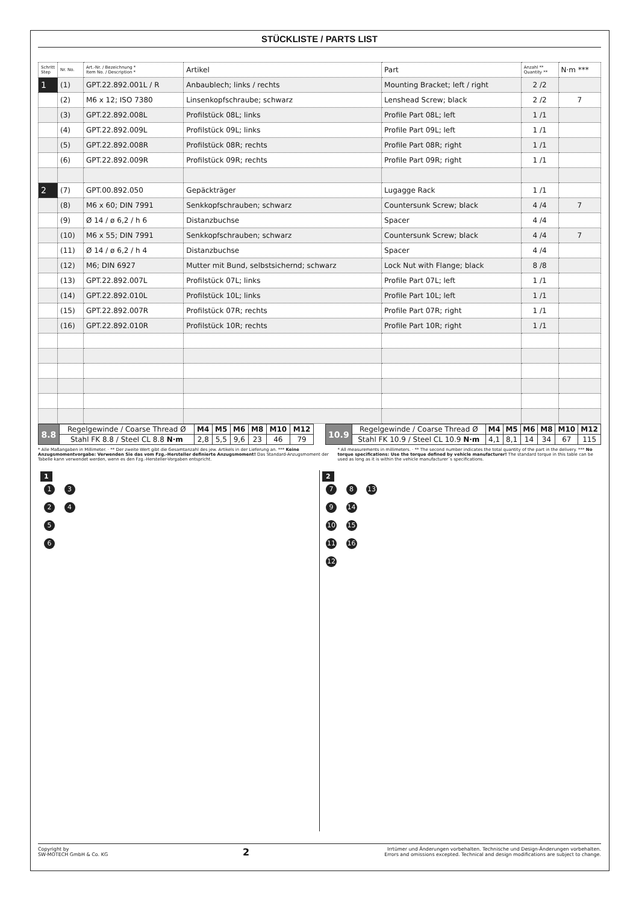STÜCKLISTE / PARTS LIST
| Schritt Step | Nr. No. | Art.-Nr. / Bezeichnung * Item No. / Description * | Artikel | Part | Anzahl ** Quantity ** | N·m *** |
| --- | --- | --- | --- | --- | --- | --- |
| 1 | (1) | GPT.22.892.001L / R | Anbaublech; links / rechts | Mounting Bracket; left / right | 2 /2 | |
| | (2) | M6 x 12; ISO 7380 | Linsenkopfschraube; schwarz | Lenshead Screw; black | 2 /2 | 7 |
| | (3) | GPT.22.892.008L | Profilstück 08L; links | Profile Part 08L; left | 1 /1 | |
| | (4) | GPT.22.892.009L | Profilstück 09L; links | Profile Part 09L; left | 1 /1 | |
| | (5) | GPT.22.892.008R | Profilstück 08R; rechts | Profile Part 08R; right | 1 /1 | |
| | (6) | GPT.22.892.009R | Profilstück 09R; rechts | Profile Part 09R; right | 1 /1 | |
| 2 | (7) | GPT.00.892.050 | Gepäckträger | Lugagge Rack | 1 /1 | |
| | (8) | M6 x 60; DIN 7991 | Senkkopfschrauben; schwarz | Countersunk Screw; black | 4 /4 | 7 |
| | (9) | Ø 14 / ø 6,2 / h 6 | Distanzbuchse | Spacer | 4 /4 | |
| | (10) | M6 x 55; DIN 7991 | Senkkopfschrauben; schwarz | Countersunk Screw; black | 4 /4 | 7 |
| | (11) | Ø 14 / ø 6,2 / h 4 | Distanzbuchse | Spacer | 4 /4 | |
| | (12) | M6; DIN 6927 | Mutter mit Bund, selbstsichernd; schwarz | Lock Nut with Flange; black | 8 /8 | |
| | (13) | GPT.22.892.007L | Profilstück 07L; links | Profile Part 07L; left | 1 /1 | |
| | (14) | GPT.22.892.010L | Profilstück 10L; links | Profile Part 10L; left | 1 /1 | |
| | (15) | GPT.22.892.007R | Profilstück 07R; rechts | Profile Part 07R; right | 1 /1 | |
| | (16) | GPT.22.892.010R | Profilstück 10R; rechts | Profile Part 10R; right | 1 /1 | |
| 8.8 | Regelgewinde / Coarse Thread Ø | M4 | M5 | M6 | M8 | M10 | M12 |
| | Stahl FK 8.8 / Steel CL 8.8 N·m | 2,8 | 5,5 | 9,6 | 23 | 46 | 79 |
| 10.9 | Regelgewinde / Coarse Thread Ø | M4 | M5 | M6 | M8 | M10 | M12 |
| | Stahl FK 10.9 / Steel CL 10.9 N·m | 4,1 | 8,1 | 14 | 34 | 67 | 115 |
* Alle Maßangaben in Millimeter. · ** Der zweite Wert gibt die Gesamtanzahl des jew. Artikels in der Lieferung an. *** Keine Anzugsmomentvorgabe: Verwenden Sie das vom Fzg.-Hersteller definierte Anzugsmoment! Das Standard-Anzugsmoment der Tabelle kann verwendet werden, wenn es den Fzg.-Hersteller-Vorgaben entspricht.
* All measurements in millimeters. · ** The second number indicates the total quantity of the part in the delivery. *** No torque specifications: Use the torque defined by vehicle manufacturer! The standard torque in this table can be used as long as it is within the vehicle manufacturer´s specifications.
1
1 3
2 4
5
6
2
7 8 13
9 14
10 15
11 16
12
Copyright by
SW-MOTECH GmbH & Co. KG
2
Irrtümer und Änderungen vorbehalten. Technische und Design-Änderungen vorbehalten.
Errors and omissions excepted. Technical and design modifications are subject to change.